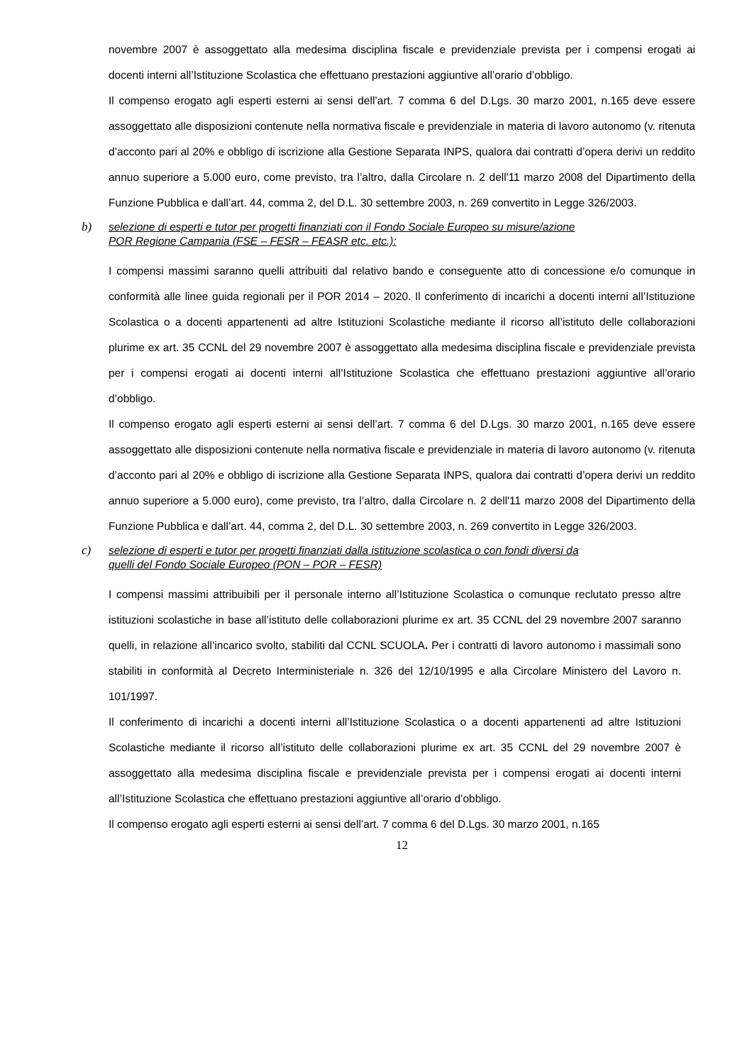novembre 2007 è assoggettato alla medesima disciplina fiscale e previdenziale prevista per i compensi erogati ai docenti interni all’Istituzione Scolastica che effettuano prestazioni aggiuntive all’orario d’obbligo.
Il compenso erogato agli esperti esterni ai sensi dell’art. 7 comma 6 del D.Lgs. 30 marzo 2001, n.165 deve essere assoggettato alle disposizioni contenute nella normativa fiscale e previdenziale in materia di lavoro autonomo (v. ritenuta d’acconto pari al 20% e obbligo di iscrizione alla Gestione Separata INPS, qualora dai contratti d’opera derivi un reddito annuo superiore a 5.000 euro, come previsto, tra l’altro, dalla Circolare n. 2 dell'11 marzo 2008 del Dipartimento della Funzione Pubblica e dall’art. 44, comma 2, del D.L. 30 settembre 2003, n. 269 convertito in Legge 326/2003.
b) selezione di esperti e tutor per progetti finanziati con il Fondo Sociale Europeo su misure/azione
POR Regione Campania (FSE – FESR – FEASR etc. etc.):
I compensi massimi saranno quelli attribuiti dal relativo bando e conseguente atto di concessione e/o comunque in conformità alle linee guida regionali per il POR 2014 – 2020. Il conferimento di incarichi a docenti interni all’Istituzione Scolastica o a docenti appartenenti ad altre Istituzioni Scolastiche mediante il ricorso all’istituto delle collaborazioni plurime ex art. 35 CCNL del 29 novembre 2007 è assoggettato alla medesima disciplina fiscale e previdenziale prevista per i compensi erogati ai docenti interni all’Istituzione Scolastica che effettuano prestazioni aggiuntive all’orario d’obbligo.
Il compenso erogato agli esperti esterni ai sensi dell’art. 7 comma 6 del D.Lgs. 30 marzo 2001, n.165 deve essere assoggettato alle disposizioni contenute nella normativa fiscale e previdenziale in materia di lavoro autonomo (v. ritenuta d’acconto pari al 20% e obbligo di iscrizione alla Gestione Separata INPS, qualora dai contratti d’opera derivi un reddito annuo superiore a 5.000 euro), come previsto, tra l’altro, dalla Circolare n. 2 dell'11 marzo 2008 del Dipartimento della Funzione Pubblica e dall’art. 44, comma 2, del D.L. 30 settembre 2003, n. 269 convertito in Legge 326/2003.
c) selezione di esperti e tutor per progetti finanziati dalla istituzione scolastica o con fondi diversi da
quelli del Fondo Sociale Europeo (PON – POR – FESR)
I compensi massimi attribuibili per il personale interno all’Istituzione Scolastica o comunque reclutato presso altre istituzioni scolastiche in base all’istituto delle collaborazioni plurime ex art. 35 CCNL del 29 novembre 2007 saranno quelli, in relazione all’incarico svolto, stabiliti dal CCNL SCUOLA. Per i contratti di lavoro autonomo i massimali sono stabiliti in conformità al Decreto Interministeriale n. 326 del 12/10/1995 e alla Circolare Ministero del Lavoro n. 101/1997.
Il conferimento di incarichi a docenti interni all’Istituzione Scolastica o a docenti appartenenti ad altre Istituzioni Scolastiche mediante il ricorso all’istituto delle collaborazioni plurime ex art. 35 CCNL del 29 novembre 2007 è assoggettato alla medesima disciplina fiscale e previdenziale prevista per i compensi erogati ai docenti interni all’Istituzione Scolastica che effettuano prestazioni aggiuntive all’orario d’obbligo.
Il compenso erogato agli esperti esterni ai sensi dell’art. 7 comma 6 del D.Lgs. 30 marzo 2001, n.165
12